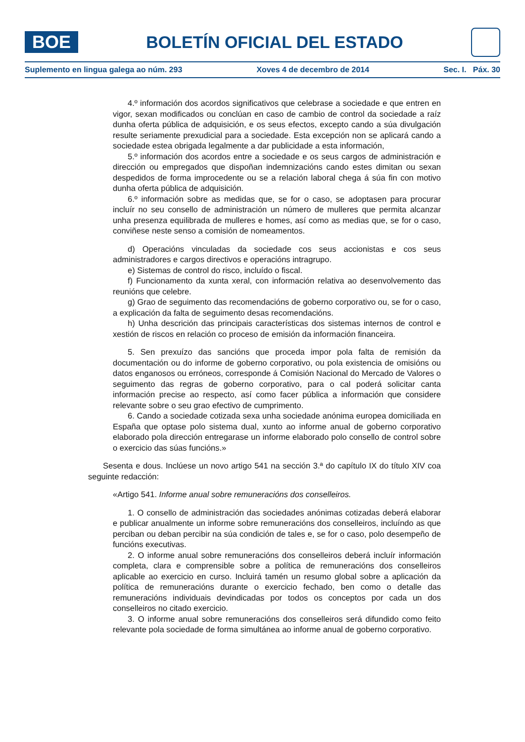BOE
BOLETÍN OFICIAL DEL ESTADO
Suplemento en lingua galega ao núm. 293 Xoves 4 de decembro de 2014 Sec. I. Páx. 30
4.º información dos acordos significativos que celebrase a sociedade e que entren en vigor, sexan modificados ou conclúan en caso de cambio de control da sociedade a raíz dunha oferta pública de adquisición, e os seus efectos, excepto cando a súa divulgación resulte seriamente prexudicial para a sociedade. Esta excepción non se aplicará cando a sociedade estea obrigada legalmente a dar publicidade a esta información,
5.º información dos acordos entre a sociedade e os seus cargos de administración e dirección ou empregados que dispoñan indemnizacións cando estes dimitan ou sexan despedidos de forma improcedente ou se a relación laboral chega á súa fin con motivo dunha oferta pública de adquisición.
6.º información sobre as medidas que, se for o caso, se adoptasen para procurar incluír no seu consello de administración un número de mulleres que permita alcanzar unha presenza equilibrada de mulleres e homes, así como as medias que, se for o caso, conviñese neste senso a comisión de nomeamentos.
d) Operacións vinculadas da sociedade cos seus accionistas e cos seus administradores e cargos directivos e operacións intragrupo.
e) Sistemas de control do risco, incluído o fiscal.
f) Funcionamento da xunta xeral, con información relativa ao desenvolvemento das reunións que celebre.
g) Grao de seguimento das recomendacións de goberno corporativo ou, se for o caso, a explicación da falta de seguimento desas recomendacións.
h) Unha descrición das principais características dos sistemas internos de control e xestión de riscos en relación co proceso de emisión da información financeira.
5. Sen prexuízo das sancións que proceda impor pola falta de remisión da documentación ou do informe de goberno corporativo, ou pola existencia de omisións ou datos enganosos ou erróneos, corresponde á Comisión Nacional do Mercado de Valores o seguimento das regras de goberno corporativo, para o cal poderá solicitar canta información precise ao respecto, así como facer pública a información que considere relevante sobre o seu grao efectivo de cumprimento.
6. Cando a sociedade cotizada sexa unha sociedade anónima europea domiciliada en España que optase polo sistema dual, xunto ao informe anual de goberno corporativo elaborado pola dirección entregarase un informe elaborado polo consello de control sobre o exercicio das súas funcións.»
Sesenta e dous. Inclúese un novo artigo 541 na sección 3.ª do capítulo IX do título XIV coa seguinte redacción:
«Artigo 541. Informe anual sobre remuneracións dos conselleiros.
1. O consello de administración das sociedades anónimas cotizadas deberá elaborar e publicar anualmente un informe sobre remuneracións dos conselleiros, incluíndo as que perciban ou deban percibir na súa condición de tales e, se for o caso, polo desempeño de funcións executivas.
2. O informe anual sobre remuneracións dos conselleiros deberá incluír información completa, clara e comprensible sobre a política de remuneracións dos conselleiros aplicable ao exercicio en curso. Incluirá tamén un resumo global sobre a aplicación da política de remuneracións durante o exercicio fechado, ben como o detalle das remuneracións individuais devindicadas por todos os conceptos por cada un dos conselleiros no citado exercicio.
3. O informe anual sobre remuneracións dos conselleiros será difundido como feito relevante pola sociedade de forma simultánea ao informe anual de goberno corporativo.